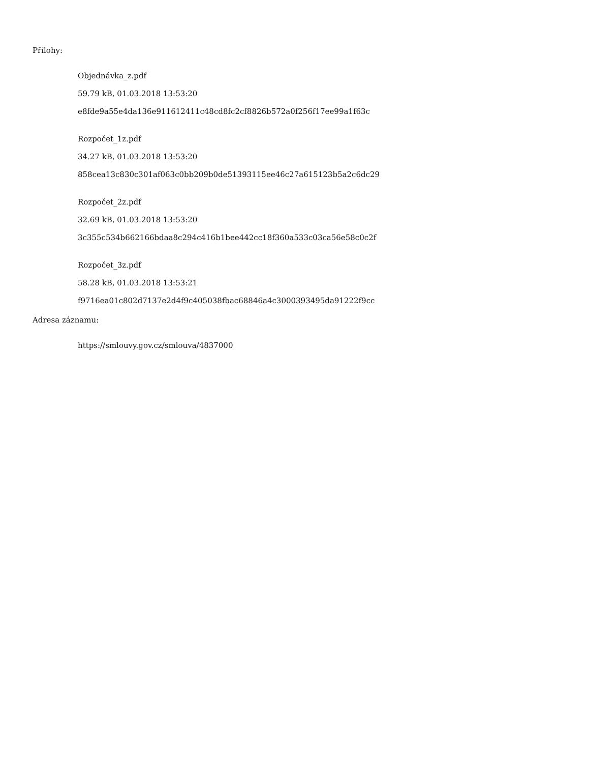Přílohy:
Objednávka_z.pdf
59.79 kB, 01.03.2018 13:53:20
e8fde9a55e4da136e911612411c48cd8fc2cf8826b572a0f256f17ee99a1f63c
Rozpočet_1z.pdf
34.27 kB, 01.03.2018 13:53:20
858cea13c830c301af063c0bb209b0de51393115ee46c27a615123b5a2c6dc29
Rozpočet_2z.pdf
32.69 kB, 01.03.2018 13:53:20
3c355c534b662166bdaa8c294c416b1bee442cc18f360a533c03ca56e58c0c2f
Rozpočet_3z.pdf
58.28 kB, 01.03.2018 13:53:21
f9716ea01c802d7137e2d4f9c405038fbac68846a4c3000393495da91222f9cc
Adresa záznamu:
https://smlouvy.gov.cz/smlouva/4837000